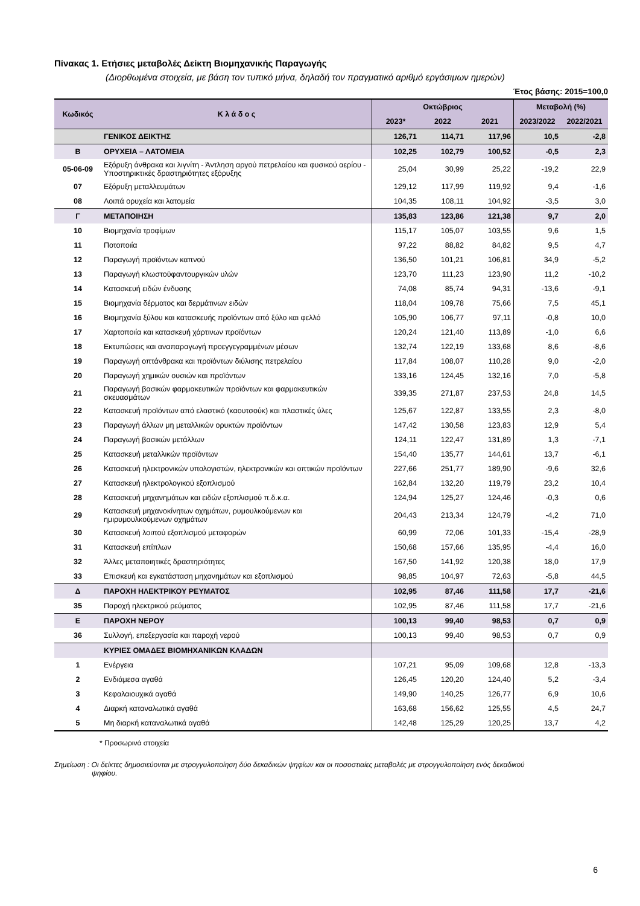Πίνακας 1. Ετήσιες μεταβολές Δείκτη Βιομηχανικής Παραγωγής
(Διορθωμένα στοιχεία, με βάση τον τυπικό μήνα, δηλαδή τον πραγματικό αριθμό εργάσιμων ημερών)
Έτος βάσης: 2015=100,0
| Κωδικός | Κ λ ά δ ο ς | Οκτώβριος | | | Μεταβολή (%) | |
| --- | --- | --- | --- | --- | --- | --- |
| | | 2023* | 2022 | 2021 | 2023/2022 | 2022/2021 |
| | ΓΕΝΙΚΟΣ ΔΕΙΚΤΗΣ | 126,71 | 114,71 | 117,96 | 10,5 | -2,8 |
| Β | ΟΡΥΧΕΙΑ – ΛΑΤΟΜΕΙΑ | 102,25 | 102,79 | 100,52 | -0,5 | 2,3 |
| 05-06-09 | Εξόρυξη άνθρακα και λιγνίτη - Άντληση αργού πετρελαίου και φυσικού αερίου - Υποστηρικτικές δραστηριότητες εξόρυξης | 25,04 | 30,99 | 25,22 | -19,2 | 22,9 |
| 07 | Εξόρυξη μεταλλευμάτων | 129,12 | 117,99 | 119,92 | 9,4 | -1,6 |
| 08 | Λοιπά ορυχεία και λατομεία | 104,35 | 108,11 | 104,92 | -3,5 | 3,0 |
| Γ | ΜΕΤΑΠΟΙΗΣΗ | 135,83 | 123,86 | 121,38 | 9,7 | 2,0 |
| 10 | Βιομηχανία τροφίμων | 115,17 | 105,07 | 103,55 | 9,6 | 1,5 |
| 11 | Ποτοποιία | 97,22 | 88,82 | 84,82 | 9,5 | 4,7 |
| 12 | Παραγωγή προϊόντων καπνού | 136,50 | 101,21 | 106,81 | 34,9 | -5,2 |
| 13 | Παραγωγή κλωστοϋφαντουργικών υλών | 123,70 | 111,23 | 123,90 | 11,2 | -10,2 |
| 14 | Κατασκευή ειδών ένδυσης | 74,08 | 85,74 | 94,31 | -13,6 | -9,1 |
| 15 | Βιομηχανία δέρματος και δερμάτινων ειδών | 118,04 | 109,78 | 75,66 | 7,5 | 45,1 |
| 16 | Βιομηχανία ξύλου και κατασκευής προϊόντων από ξύλο και φελλό | 105,90 | 106,77 | 97,11 | -0,8 | 10,0 |
| 17 | Χαρτοποιία και κατασκευή χάρτινων προϊόντων | 120,24 | 121,40 | 113,89 | -1,0 | 6,6 |
| 18 | Εκτυπώσεις και αναπαραγωγή προεγγεγραμμένων μέσων | 132,74 | 122,19 | 133,68 | 8,6 | -8,6 |
| 19 | Παραγωγή οπτάνθρακα και προϊόντων διύλισης πετρελαίου | 117,84 | 108,07 | 110,28 | 9,0 | -2,0 |
| 20 | Παραγωγή χημικών ουσιών και προϊόντων | 133,16 | 124,45 | 132,16 | 7,0 | -5,8 |
| 21 | Παραγωγή βασικών φαρμακευτικών προϊόντων και φαρμακευτικών σκευασμάτων | 339,35 | 271,87 | 237,53 | 24,8 | 14,5 |
| 22 | Κατασκευή προϊόντων από ελαστικό (καουτσούκ) και πλαστικές ύλες | 125,67 | 122,87 | 133,55 | 2,3 | -8,0 |
| 23 | Παραγωγή άλλων μη μεταλλικών ορυκτών προϊόντων | 147,42 | 130,58 | 123,83 | 12,9 | 5,4 |
| 24 | Παραγωγή βασικών μετάλλων | 124,11 | 122,47 | 131,89 | 1,3 | -7,1 |
| 25 | Κατασκευή μεταλλικών προϊόντων | 154,40 | 135,77 | 144,61 | 13,7 | -6,1 |
| 26 | Κατασκευή ηλεκτρονικών υπολογιστών, ηλεκτρονικών και οπτικών προϊόντων | 227,66 | 251,77 | 189,90 | -9,6 | 32,6 |
| 27 | Κατασκευή ηλεκτρολογικού εξοπλισμού | 162,84 | 132,20 | 119,79 | 23,2 | 10,4 |
| 28 | Κατασκευή μηχανημάτων και ειδών εξοπλισμού π.δ.κ.α. | 124,94 | 125,27 | 124,46 | -0,3 | 0,6 |
| 29 | Κατασκευή μηχανοκίνητων οχημάτων, ρυμουλκούμενων και ημιρυμουλκούμενων οχημάτων | 204,43 | 213,34 | 124,79 | -4,2 | 71,0 |
| 30 | Κατασκευή λοιπού εξοπλισμού μεταφορών | 60,99 | 72,06 | 101,33 | -15,4 | -28,9 |
| 31 | Κατασκευή επίπλων | 150,68 | 157,66 | 135,95 | -4,4 | 16,0 |
| 32 | Άλλες μεταποιητικές δραστηριότητες | 167,50 | 141,92 | 120,38 | 18,0 | 17,9 |
| 33 | Επισκευή και εγκατάσταση μηχανημάτων και εξοπλισμού | 98,85 | 104,97 | 72,63 | -5,8 | 44,5 |
| Δ | ΠΑΡΟΧΗ ΗΛΕΚΤΡΙΚΟΥ ΡΕΥΜΑΤΟΣ | 102,95 | 87,46 | 111,58 | 17,7 | -21,6 |
| 35 | Παροχή ηλεκτρικού ρεύματος | 102,95 | 87,46 | 111,58 | 17,7 | -21,6 |
| Ε | ΠΑΡΟΧΗ ΝΕΡΟΥ | 100,13 | 99,40 | 98,53 | 0,7 | 0,9 |
| 36 | Συλλογή, επεξεργασία και παροχή νερού | 100,13 | 99,40 | 98,53 | 0,7 | 0,9 |
| | ΚΥΡΙΕΣ ΟΜΑΔΕΣ ΒΙΟΜΗΧΑΝΙΚΩΝ ΚΛΑΔΩΝ | | | | | |
| 1 | Ενέργεια | 107,21 | 95,09 | 109,68 | 12,8 | -13,3 |
| 2 | Ενδιάμεσα αγαθά | 126,45 | 120,20 | 124,40 | 5,2 | -3,4 |
| 3 | Κεφαλαιουχικά αγαθά | 149,90 | 140,25 | 126,77 | 6,9 | 10,6 |
| 4 | Διαρκή καταναλωτικά αγαθά | 163,68 | 156,62 | 125,55 | 4,5 | 24,7 |
| 5 | Μη διαρκή καταναλωτικά αγαθά | 142,48 | 125,29 | 120,25 | 13,7 | 4,2 |
* Προσωρινά στοιχεία
Σημείωση : Οι δείκτες δημοσιεύονται με στρογγυλοποίηση δύο δεκαδικών ψηφίων και οι ποσοστιαίες μεταβολές με στρογγυλοποίηση ενός δεκαδικού
ψηφίου.
6